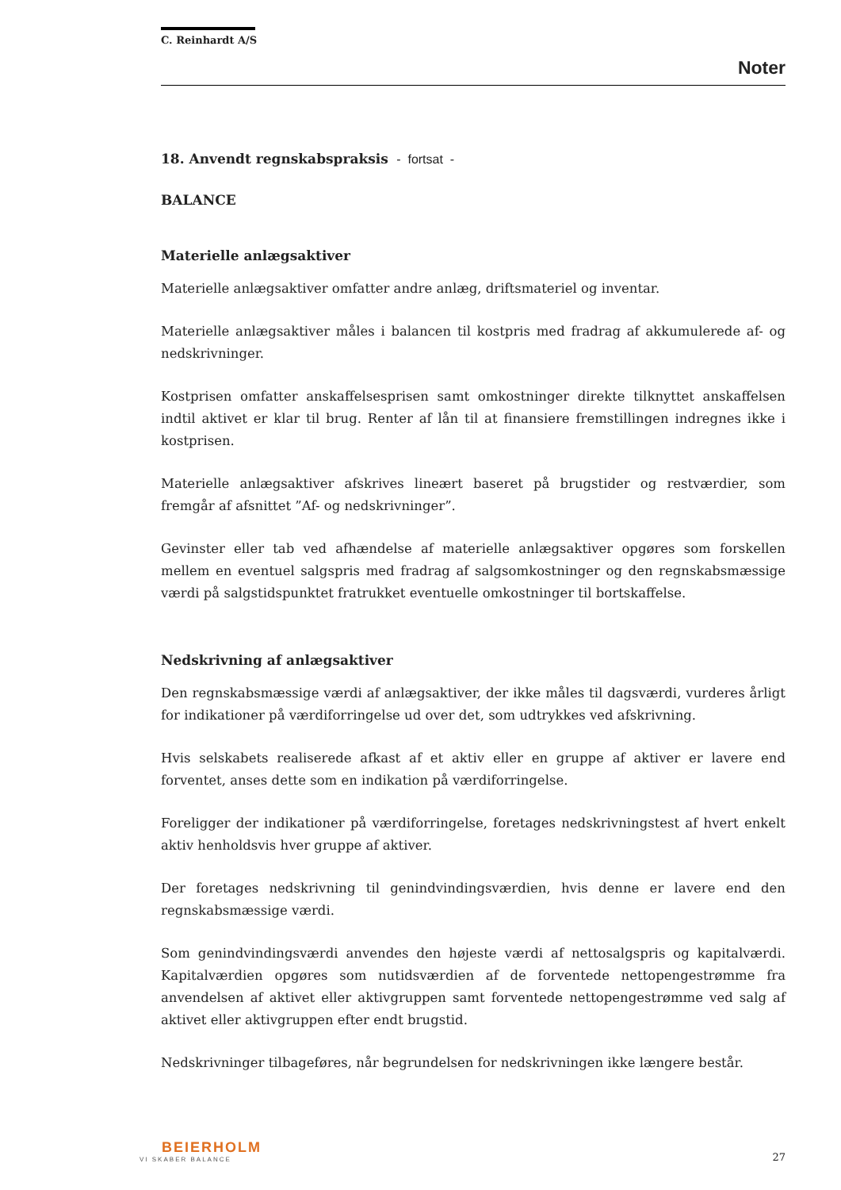C. Reinhardt A/S
Noter
18. Anvendt regnskabspraksis - fortsat -
BALANCE
Materielle anlægsaktiver
Materielle anlægsaktiver omfatter andre anlæg, driftsmateriel og inventar.
Materielle anlægsaktiver måles i balancen til kostpris med fradrag af akkumulerede af- og nedskrivninger.
Kostprisen omfatter anskaffelsesprisen samt omkostninger direkte tilknyttet anskaffelsen indtil aktivet er klar til brug. Renter af lån til at finansiere fremstillingen indregnes ikke i kostprisen.
Materielle anlægsaktiver afskrives lineært baseret på brugstider og restværdier, som fremgår af afsnittet ”Af- og nedskrivninger”.
Gevinster eller tab ved afhændelse af materielle anlægsaktiver opgøres som forskellen mellem en eventuel salgspris med fradrag af salgsomkostninger og den regnskabsmæssige værdi på salgstidspunktet fratrukket eventuelle omkostninger til bortskaffelse.
Nedskrivning af anlægsaktiver
Den regnskabsmæssige værdi af anlægsaktiver, der ikke måles til dagsværdi, vurderes årligt for indikationer på værdiforringelse ud over det, som udtrykkes ved afskrivning.
Hvis selskabets realiserede afkast af et aktiv eller en gruppe af aktiver er lavere end forventet, anses dette som en indikation på værdiforringelse.
Foreligger der indikationer på værdiforringelse, foretages nedskrivningstest af hvert enkelt aktiv henholdsvis hver gruppe af aktiver.
Der foretages nedskrivning til genindvindingsværdien, hvis denne er lavere end den regnskabsmæssige værdi.
Som genindvindingsværdi anvendes den højeste værdi af nettosalgspris og kapitalværdi. Kapitalværdien opgøres som nutidsværdien af de forventede nettopengestrømme fra anvendelsen af aktivet eller aktivgruppen samt forventede nettopengestrømme ved salg af aktivet eller aktivgruppen efter endt brugstid.
Nedskrivninger tilbageføres, når begrundelsen for nedskrivningen ikke længere består.
BEIERHOLM
VI SKABER BALANCE
27